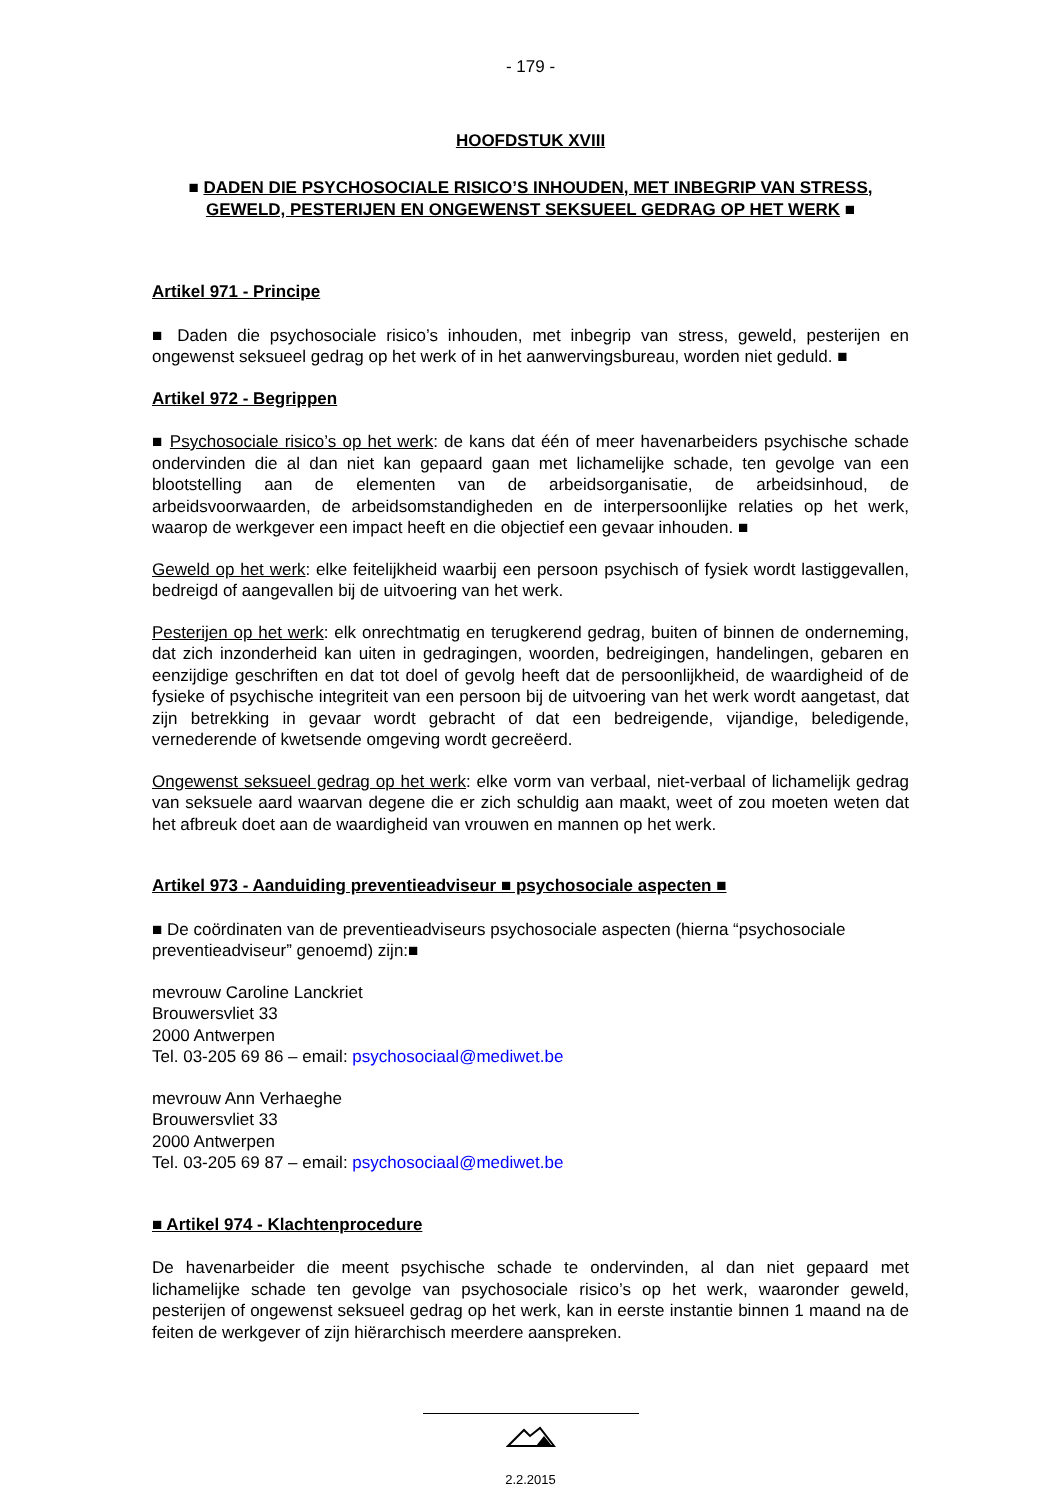- 179 -
HOOFDSTUK XVIII
■ DADEN DIE PSYCHOSOCIALE RISICO’S INHOUDEN, MET INBEGRIP VAN STRESS, GEWELD, PESTERIJEN EN ONGEWENST SEKSUEEL GEDRAG OP HET WERK ■
Artikel 971 - Principe
■ Daden die psychosociale risico’s inhouden, met inbegrip van stress, geweld, pesterijen en ongewenst seksueel gedrag op het werk of in het aanwervingsbureau, worden niet geduld. ■
Artikel 972 - Begrippen
■ Psychosociale risico’s op het werk: de kans dat één of meer havenarbeiders psychische schade ondervinden die al dan niet kan gepaard gaan met lichamelijke schade, ten gevolge van een blootstelling aan de elementen van de arbeidsorganisatie, de arbeidsinhoud, de arbeidsvoorwaarden, de arbeidsomstandigheden en de interpersoonlijke relaties op het werk, waarop de werkgever een impact heeft en die objectief een gevaar inhouden. ■
Geweld op het werk: elke feitelijkheid waarbij een persoon psychisch of fysiek wordt lastiggevallen, bedreigd of aangevallen bij de uitvoering van het werk.
Pesterijen op het werk: elk onrechtmatig en terugkerend gedrag, buiten of binnen de onderneming, dat zich inzonderheid kan uiten in gedragingen, woorden, bedreigingen, handelingen, gebaren en eenzijdige geschriften en dat tot doel of gevolg heeft dat de persoonlijkheid, de waardigheid of de fysieke of psychische integriteit van een persoon bij de uitvoering van het werk wordt aangetast, dat zijn betrekking in gevaar wordt gebracht of dat een bedreigende, vijandige, beledigende, vernederende of kwetsende omgeving wordt gecreëerd.
Ongewenst seksueel gedrag op het werk: elke vorm van verbaal, niet-verbaal of lichamelijk gedrag van seksuele aard waarvan degene die er zich schuldig aan maakt, weet of zou moeten weten dat het afbreuk doet aan de waardigheid van vrouwen en mannen op het werk.
Artikel 973 - Aanduiding preventieadviseur ■ psychosociale aspecten ■
■ De coördinaten van de preventieadviseurs psychosociale aspecten (hierna “psychosociale preventieadviseur” genoemd) zijn:■
mevrouw Caroline Lanckriet
Brouwersvliet 33
2000 Antwerpen
Tel. 03-205 69 86 – email: psychosociaal@mediwet.be
mevrouw Ann Verhaeghe
Brouwersvliet 33
2000 Antwerpen
Tel. 03-205 69 87 – email: psychosociaal@mediwet.be
■ Artikel 974 - Klachtenprocedure
De havenarbeider die meent psychische schade te ondervinden, al dan niet gepaard met lichamelijke schade ten gevolge van psychosociale risico’s op het werk, waaronder geweld, pesterijen of ongewenst seksueel gedrag op het werk, kan in eerste instantie binnen 1 maand na de feiten de werkgever of zijn hiërarchisch meerdere aanspreken.
2.2.2015